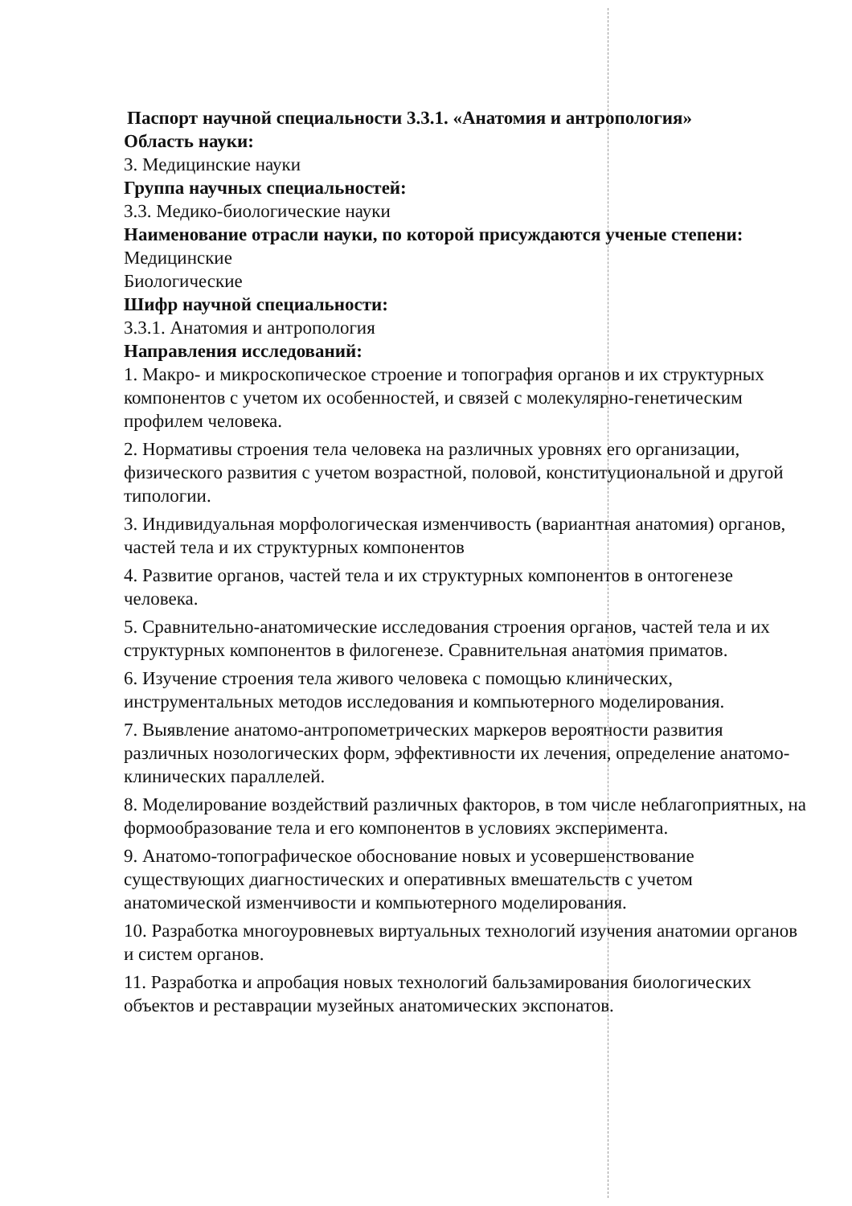Паспорт научной специальности 3.3.1. «Анатомия и антропология»
Область науки:
3. Медицинские науки
Группа научных специальностей:
3.3. Медико-биологические науки
Наименование отрасли науки, по которой присуждаются ученые степени:
Медицинские
Биологические
Шифр научной специальности:
3.3.1. Анатомия и антропология
Направления исследований:
1. Макро- и микроскопическое строение и топография органов и их структурных компонентов с учетом их особенностей, и связей с молекулярно-генетическим профилем человека.
2. Нормативы строения тела человека на различных уровнях его организации, физического развития с учетом возрастной, половой, конституциональной и другой типологии.
3. Индивидуальная морфологическая изменчивость (вариантная анатомия) органов, частей тела и их структурных компонентов
4. Развитие органов, частей тела и их структурных компонентов в онтогенезе человека.
5. Сравнительно-анатомические исследования строения органов, частей тела и их структурных компонентов в филогенезе. Сравнительная анатомия приматов.
6. Изучение строения тела живого человека с помощью клинических, инструментальных методов исследования и компьютерного моделирования.
7. Выявление анатомо-антропометрических маркеров вероятности развития различных нозологических форм, эффективности их лечения, определение анатомо-клинических параллелей.
8. Моделирование воздействий различных факторов, в том числе неблагоприятных, на формообразование тела и его компонентов в условиях эксперимента.
9. Анатомо-топографическое обоснование новых и усовершенствование существующих диагностических и оперативных вмешательств с учетом анатомической изменчивости и компьютерного моделирования.
10. Разработка многоуровневых виртуальных технологий изучения анатомии органов и систем органов.
11. Разработка и апробация новых технологий бальзамирования биологических объектов и реставрации музейных анатомических экспонатов.